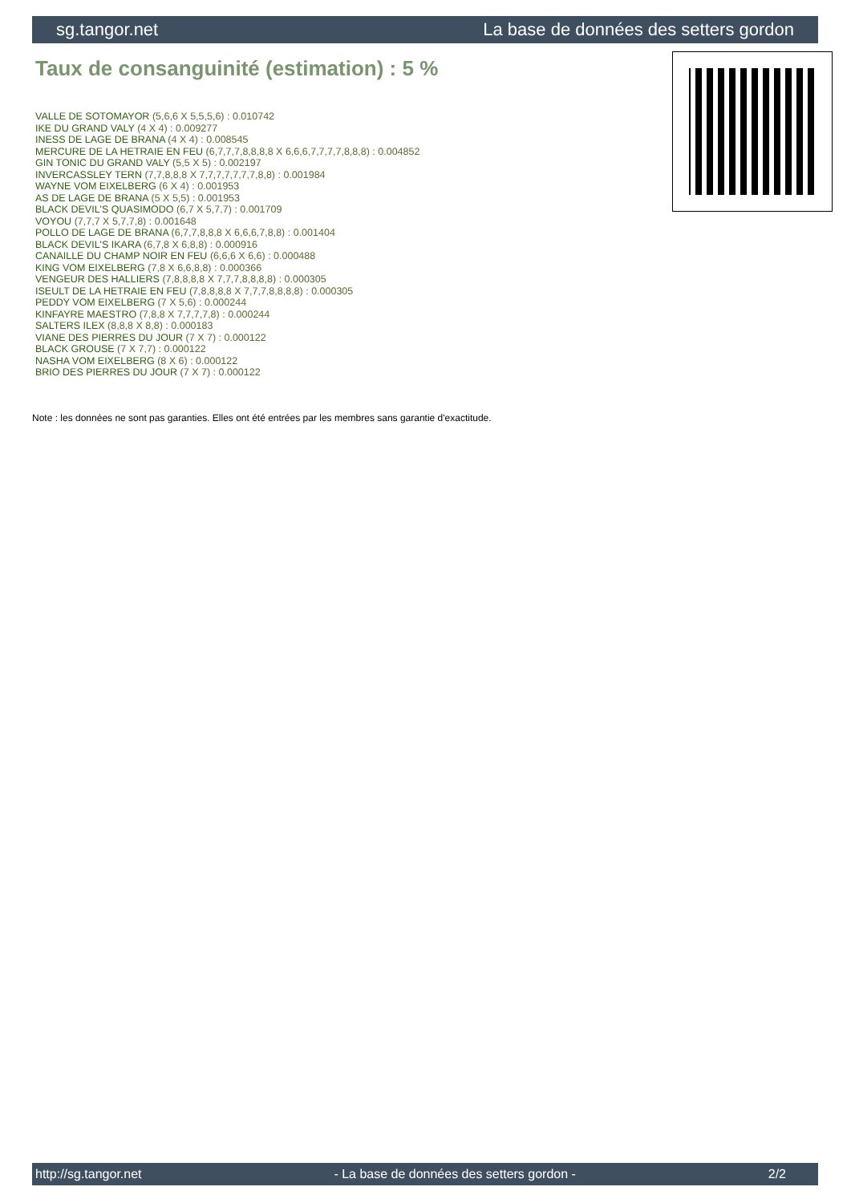sg.tangor.net La base de données des setters gordon
Taux de consanguinité (estimation) : 5 %
VALLE DE SOTOMAYOR (5,6,6 X 5,5,5,6) : 0.010742
IKE DU GRAND VALY (4 X 4) : 0.009277
INESS DE LAGE DE BRANA (4 X 4) : 0.008545
MERCURE DE LA HETRAIE EN FEU (6,7,7,7,8,8,8,8 X 6,6,6,7,7,7,7,8,8,8) : 0.004852
GIN TONIC DU GRAND VALY (5,5 X 5) : 0.002197
INVERCASSLEY TERN (7,7,8,8,8 X 7,7,7,7,7,7,7,8,8) : 0.001984
WAYNE VOM EIXELBERG (6 X 4) : 0.001953
AS DE LAGE DE BRANA (5 X 5,5) : 0.001953
BLACK DEVIL'S QUASIMODO (6,7 X 5,7,7) : 0.001709
VOYOU (7,7,7 X 5,7,7,8) : 0.001648
POLLO DE LAGE DE BRANA (6,7,7,8,8,8 X 6,6,6,7,8,8) : 0.001404
BLACK DEVIL'S IKARA (6,7,8 X 6,8,8) : 0.000916
CANAILLE DU CHAMP NOIR EN FEU (6,6,6 X 6,6) : 0.000488
KING VOM EIXELBERG (7,8 X 6,6,8,8) : 0.000366
VENGEUR DES HALLIERS (7,8,8,8,8 X 7,7,7,8,8,8,8) : 0.000305
ISEULT DE LA HETRAIE EN FEU (7,8,8,8,8 X 7,7,7,8,8,8,8) : 0.000305
PEDDY VOM EIXELBERG (7 X 5,6) : 0.000244
KINFAYRE MAESTRO (7,8,8 X 7,7,7,7,8) : 0.000244
SALTERS ILEX (8,8,8 X 8,8) : 0.000183
VIANE DES PIERRES DU JOUR (7 X 7) : 0.000122
BLACK GROUSE (7 X 7,7) : 0.000122
NASHA VOM EIXELBERG (8 X 6) : 0.000122
BRIO DES PIERRES DU JOUR (7 X 7) : 0.000122
Note : les données ne sont pas garanties. Elles ont été entrées par les membres sans garantie d'exactitude.
http://sg.tangor.net - La base de données des setters gordon - 2/2